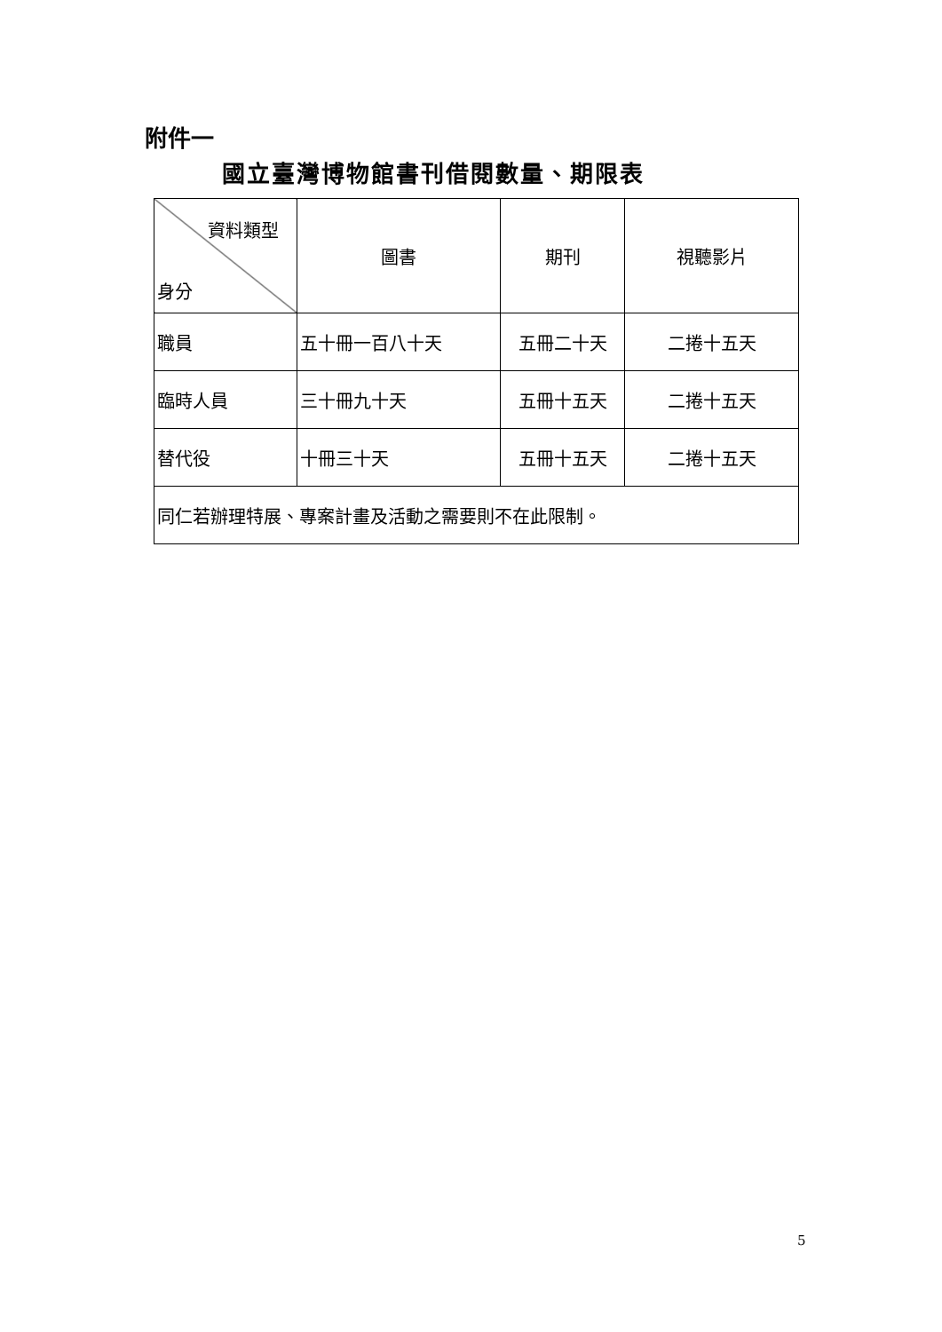附件一
國立臺灣博物館書刊借閱數量、期限表
| 資料類型 身分 | 圖書 | 期刊 | 視聽影片 |
| --- | --- | --- | --- |
| 職員 | 五十冊一百八十天 | 五冊二十天 | 二捲十五天 |
| 臨時人員 | 三十冊九十天 | 五冊十五天 | 二捲十五天 |
| 替代役 | 十冊三十天 | 五冊十五天 | 二捲十五天 |
| 同仁若辦理特展、專案計畫及活動之需要則不在此限制。 | | | |
5